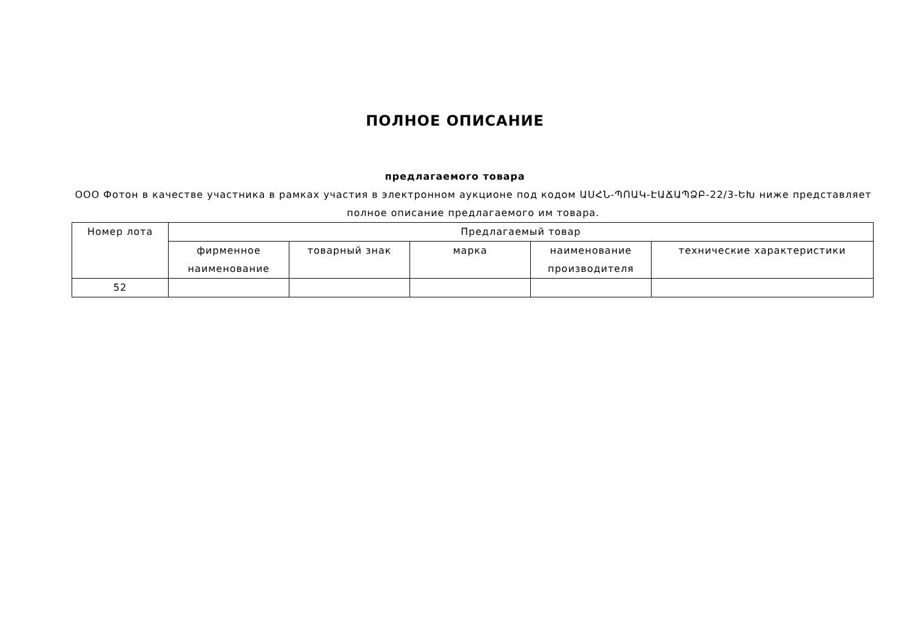ПОЛНОЕ ОПИСАНИЕ
предлагаемого товара
ООО Фотон в качестве участника в рамках участия в электронном аукционе под кодом ԱՍՀՆ-ՊՈԱԿ-ԷԱՃԱՊՁԲ-22/3-ԵԽ ниже представляет полное описание предлагаемого им товара.
| Номер лота | Предлагаемый товар | | | | |
| --- | --- | --- | --- | --- | --- |
| | фирменное наименование | товарный знак | марка | наименование производителя | технические характеристики |
| 52 | | | | | |